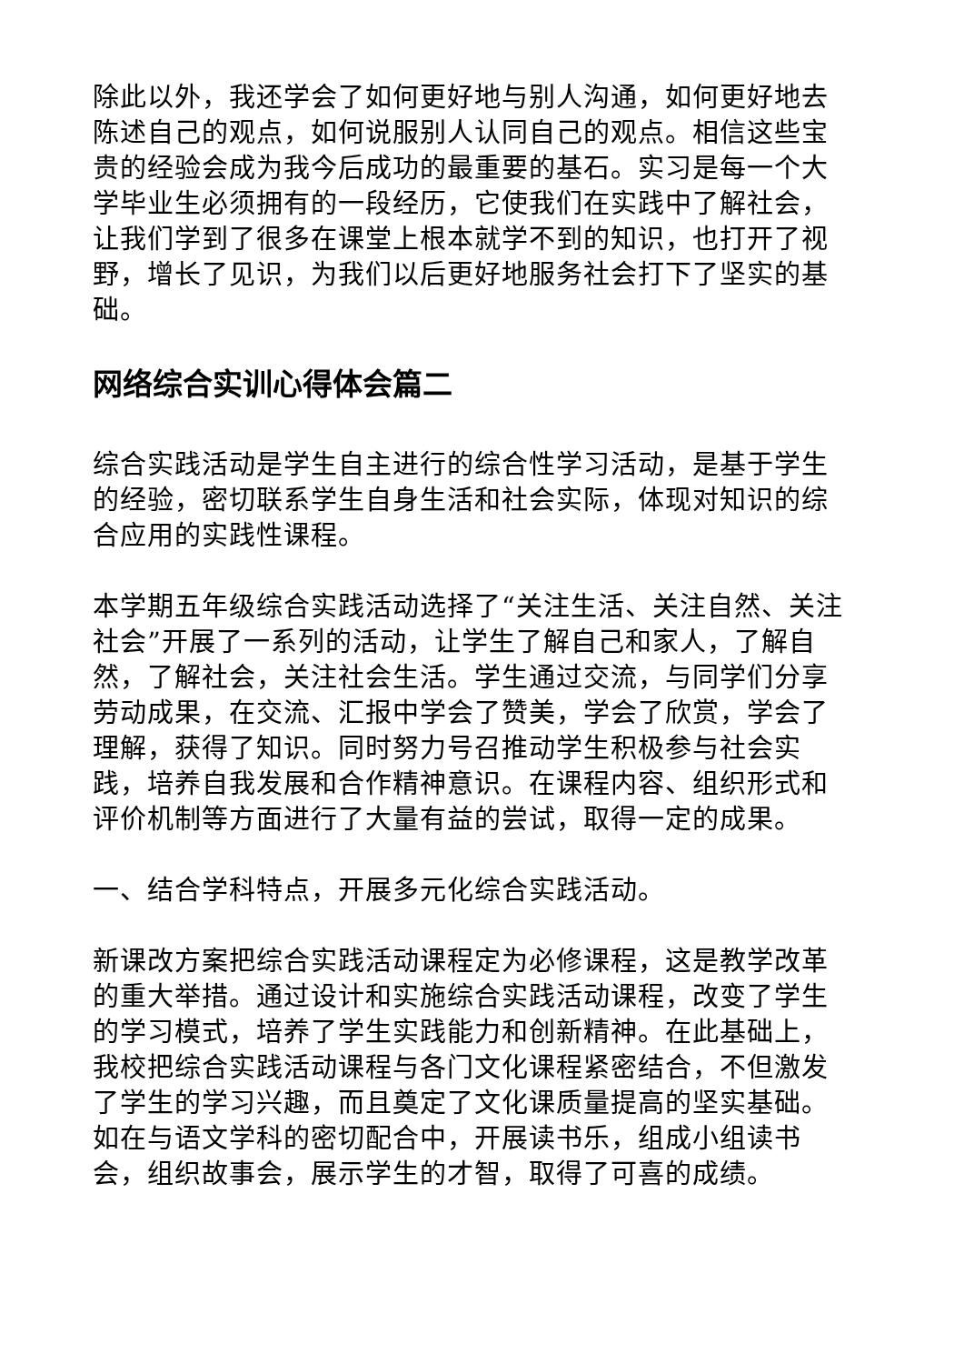除此以外，我还学会了如何更好地与别人沟通，如何更好地去陈述自己的观点，如何说服别人认同自己的观点。相信这些宝贵的经验会成为我今后成功的最重要的基石。实习是每一个大学毕业生必须拥有的一段经历，它使我们在实践中了解社会，让我们学到了很多在课堂上根本就学不到的知识，也打开了视野，增长了见识，为我们以后更好地服务社会打下了坚实的基础。
网络综合实训心得体会篇二
综合实践活动是学生自主进行的综合性学习活动，是基于学生的经验，密切联系学生自身生活和社会实际，体现对知识的综合应用的实践性课程。
本学期五年级综合实践活动选择了“关注生活、关注自然、关注社会”开展了一系列的活动，让学生了解自己和家人，了解自然，了解社会，关注社会生活。学生通过交流，与同学们分享劳动成果，在交流、汇报中学会了赞美，学会了欣赏，学会了理解，获得了知识。同时努力号召推动学生积极参与社会实践，培养自我发展和合作精神意识。在课程内容、组织形式和评价机制等方面进行了大量有益的尝试，取得一定的成果。
一、结合学科特点，开展多元化综合实践活动。
新课改方案把综合实践活动课程定为必修课程，这是教学改革的重大举措。通过设计和实施综合实践活动课程，改变了学生的学习模式，培养了学生实践能力和创新精神。在此基础上，我校把综合实践活动课程与各门文化课程紧密结合，不但激发了学生的学习兴趣，而且奠定了文化课质量提高的坚实基础。如在与语文学科的密切配合中，开展读书乐，组成小组读书会，组织故事会，展示学生的才智，取得了可喜的成绩。